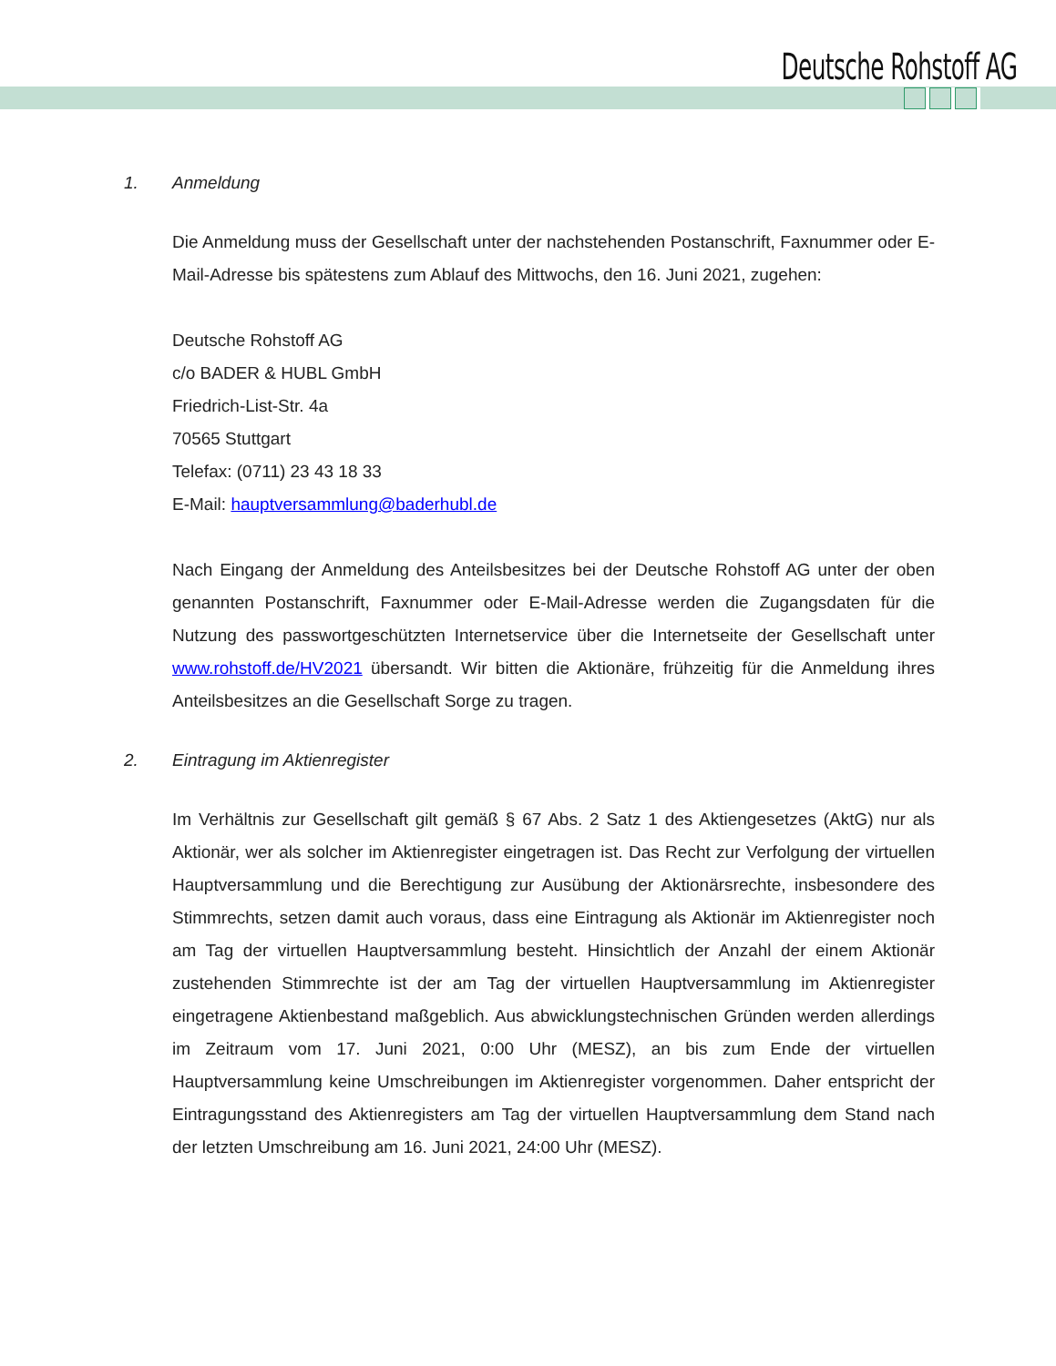Deutsche Rohstoff AG
1. Anmeldung
Die Anmeldung muss der Gesellschaft unter der nachstehenden Postanschrift, Fax­nummer oder E-Mail-Adresse bis spätestens zum Ablauf des Mittwochs, den 16. Juni 2021, zugehen:
Deutsche Rohstoff AG
c/o BADER & HUBL GmbH
Friedrich-List-Str. 4a
70565 Stuttgart
Telefax: (0711) 23 43 18 33
E-Mail: hauptversammlung@baderhubl.de
Nach Eingang der Anmeldung des Anteilsbesitzes bei der Deutsche Rohstoff AG unter der oben genannten Postanschrift, Faxnummer oder E-Mail-Adresse werden die Zugangs­daten für die Nutzung des passwortgeschützten Internetservice über die Internetseite der Gesellschaft unter www.rohstoff.de/HV2021 übersandt. Wir bitten die Aktionäre, frühzeitig für die Anmeldung ihres Anteilsbesitzes an die Gesellschaft Sorge zu tragen.
2. Eintragung im Aktienregister
Im Verhältnis zur Gesellschaft gilt gemäß § 67 Abs. 2 Satz 1 des Aktiengesetzes (AktG) nur als Aktionär, wer als solcher im Aktienregister eingetragen ist. Das Recht zur Verfolgung der virtuellen Hauptversammlung und die Berechtigung zur Ausübung der Aktionärsrechte, insbesondere des Stimmrechts, setzen damit auch voraus, dass eine Eintragung als Aktionär im Aktienregister noch am Tag der virtuellen Hauptversammlung besteht. Hinsichtlich der Anzahl der einem Aktionär zustehenden Stimmrechte ist der am Tag der virtuellen Hauptversammlung im Aktienregister eingetragene Aktienbestand maßgeblich. Aus abwicklungstechnischen Gründen werden allerdings im Zeitraum vom 17. Juni 2021, 0:00 Uhr (MESZ), an bis zum Ende der virtuellen Hauptversammlung keine Umschreibungen im Aktienregister vorgenommen. Daher entspricht der Eintragungsstand des Aktienregisters am Tag der virtuellen Hauptversammlung dem Stand nach der letzten Umschreibung am 16. Juni 2021, 24:00 Uhr (MESZ).